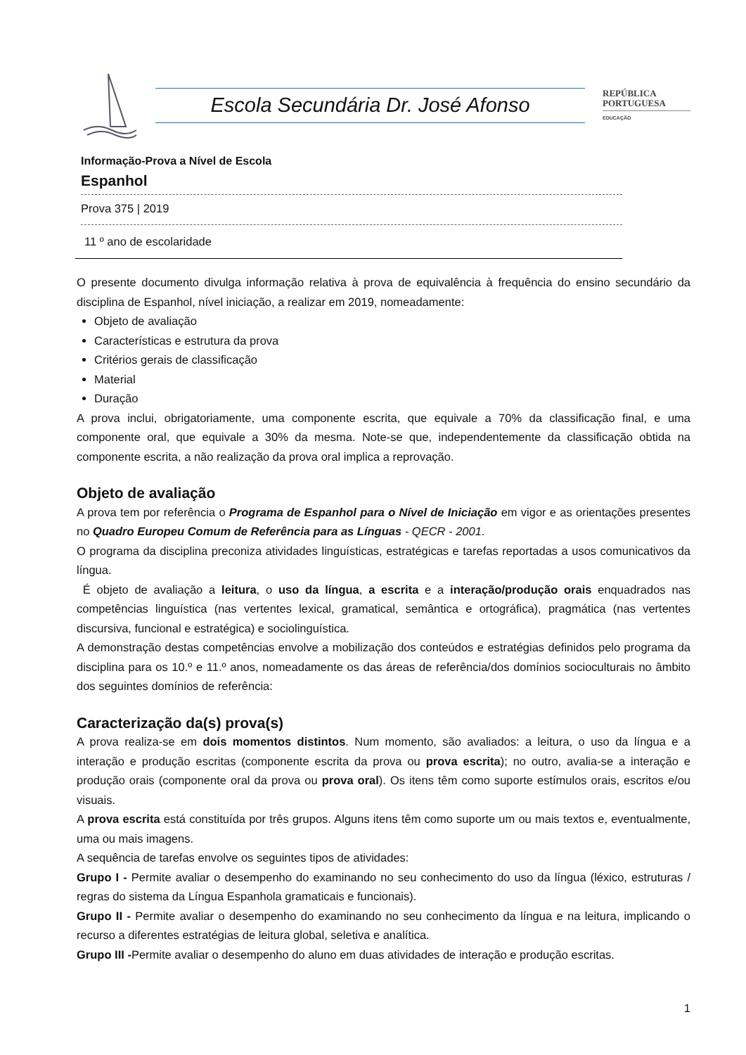Escola Secundária Dr. José Afonso
REPÚBLICA
PORTUGUESA
EDUCAÇÃO
Informação-Prova a Nível de Escola
Espanhol
Prova 375 | 2019
11 º ano de escolaridade
O presente documento divulga informação relativa à prova de equivalência à frequência do ensino secundário da disciplina de Espanhol, nível iniciação, a realizar em 2019, nomeadamente:
Objeto de avaliação
Características e estrutura da prova
Critérios gerais de classificação
Material
Duração
A prova inclui, obrigatoriamente, uma componente escrita, que equivale a 70% da classificação final, e uma componente oral, que equivale a 30% da mesma. Note-se que, independentemente da classificação obtida na componente escrita, a não realização da prova oral implica a reprovação.
Objeto de avaliação
A prova tem por referência o Programa de Espanhol para o Nível de Iniciação em vigor e as orientações presentes no Quadro Europeu Comum de Referência para as Línguas - QECR - 2001.
O programa da disciplina preconiza atividades linguísticas, estratégicas e tarefas reportadas a usos comunicativos da língua.
É objeto de avaliação a leitura, o uso da língua, a escrita e a interação/produção orais enquadrados nas competências linguística (nas vertentes lexical, gramatical, semântica e ortográfica), pragmática (nas vertentes discursiva, funcional e estratégica) e sociolinguística.
A demonstração destas competências envolve a mobilização dos conteúdos e estratégias definidos pelo programa da disciplina para os 10.º e 11.º anos, nomeadamente os das áreas de referência/dos domínios socioculturais no âmbito dos seguintes domínios de referência:
Caracterização da(s) prova(s)
A prova realiza-se em dois momentos distintos. Num momento, são avaliados: a leitura, o uso da língua e a interação e produção escritas (componente escrita da prova ou prova escrita); no outro, avalia-se a interação e produção orais (componente oral da prova ou prova oral). Os itens têm como suporte estímulos orais, escritos e/ou visuais.
A prova escrita está constituída por três grupos. Alguns itens têm como suporte um ou mais textos e, eventualmente, uma ou mais imagens.
A sequência de tarefas envolve os seguintes tipos de atividades:
Grupo I - Permite avaliar o desempenho do examinando no seu conhecimento do uso da língua (léxico, estruturas / regras do sistema da Língua Espanhola gramaticais e funcionais).
Grupo II - Permite avaliar o desempenho do examinando no seu conhecimento da língua e na leitura, implicando o recurso a diferentes estratégias de leitura global, seletiva e analítica.
Grupo III -Permite avaliar o desempenho do aluno em duas atividades de interação e produção escritas.
1